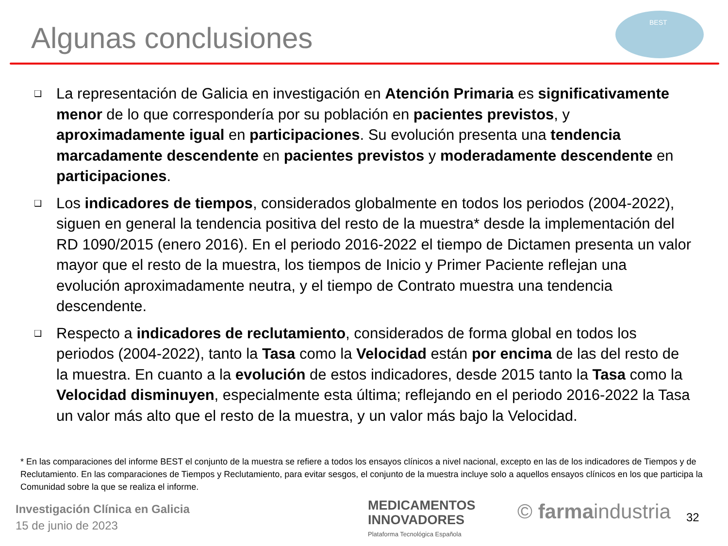Algunas conclusiones
BEST
❑ La representación de Galicia en investigación en Atención Primaria es significativamente menor de lo que correspondería por su población en pacientes previstos, y aproximadamente igual en participaciones. Su evolución presenta una tendencia marcadamente descendente en pacientes previstos y moderadamente descendente en participaciones.
❑ Los indicadores de tiempos, considerados globalmente en todos los periodos (2004-2022), siguen en general la tendencia positiva del resto de la muestra* desde la implementación del RD 1090/2015 (enero 2016). En el periodo 2016-2022 el tiempo de Dictamen presenta un valor mayor que el resto de la muestra, los tiempos de Inicio y Primer Paciente reflejan una evolución aproximadamente neutra, y el tiempo de Contrato muestra una tendencia descendente.
❑ Respecto a indicadores de reclutamiento, considerados de forma global en todos los periodos (2004-2022), tanto la Tasa como la Velocidad están por encima de las del resto de la muestra. En cuanto a la evolución de estos indicadores, desde 2015 tanto la Tasa como la Velocidad disminuyen, especialmente esta última; reflejando en el periodo 2016-2022 la Tasa un valor más alto que el resto de la muestra, y un valor más bajo la Velocidad.
* En las comparaciones del informe BEST el conjunto de la muestra se refiere a todos los ensayos clínicos a nivel nacional, excepto en las de los indicadores de Tiempos y de Reclutamiento. En las comparaciones de Tiempos y Reclutamiento, para evitar sesgos, el conjunto de la muestra incluye solo a aquellos ensayos clínicos en los que participa la Comunidad sobre la que se realiza el informe.
Investigación Clínica en Galicia
15 de junio de 2023
MEDICAMENTOS
INNOVADORES
Plataforma Tecnológica Española
© farmaindustria 32